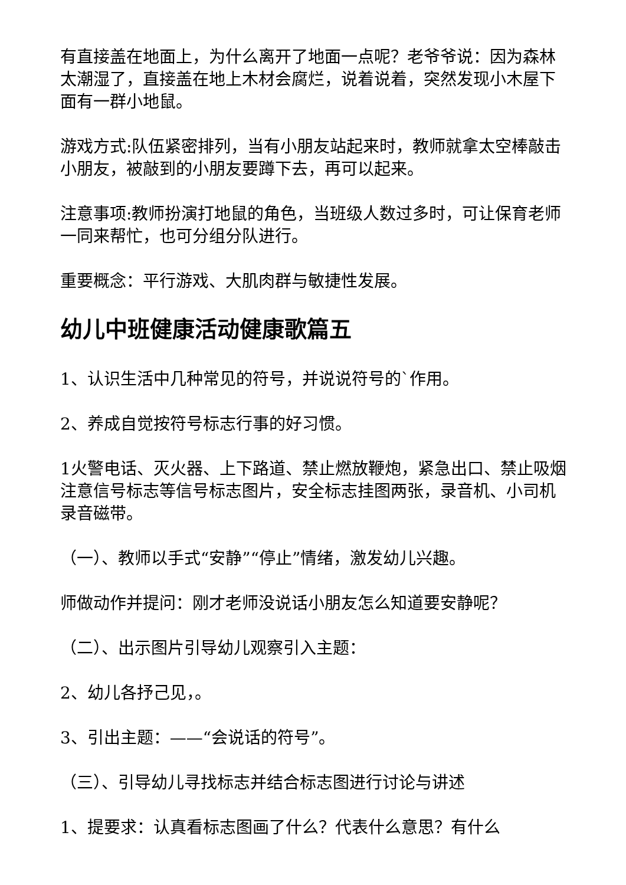有直接盖在地面上，为什么离开了地面一点呢？老爷爷说：因为森林太潮湿了，直接盖在地上木材会腐烂，说着说着，突然发现小木屋下面有一群小地鼠。
游戏方式:队伍紧密排列，当有小朋友站起来时，教师就拿太空棒敲击小朋友，被敲到的小朋友要蹲下去，再可以起来。
注意事项:教师扮演打地鼠的角色，当班级人数过多时，可让保育老师一同来帮忙，也可分组分队进行。
重要概念：平行游戏、大肌肉群与敏捷性发展。
幼儿中班健康活动健康歌篇五
1、认识生活中几种常见的符号，并说说符号的`作用。
2、养成自觉按符号标志行事的好习惯。
1火警电话、灭火器、上下路道、禁止燃放鞭炮，紧急出口、禁止吸烟注意信号标志等信号标志图片，安全标志挂图两张，录音机、小司机录音磁带。
（一）、教师以手式“安静”“停止”情绪，激发幼儿兴趣。
师做动作并提问：刚才老师没说话小朋友怎么知道要安静呢？
（二）、出示图片引导幼儿观察引入主题：
2、幼儿各抒己见，。
3、引出主题：——“会说话的符号”。
（三）、引导幼儿寻找标志并结合标志图进行讨论与讲述
1、提要求：认真看标志图画了什么？代表什么意思？有什么